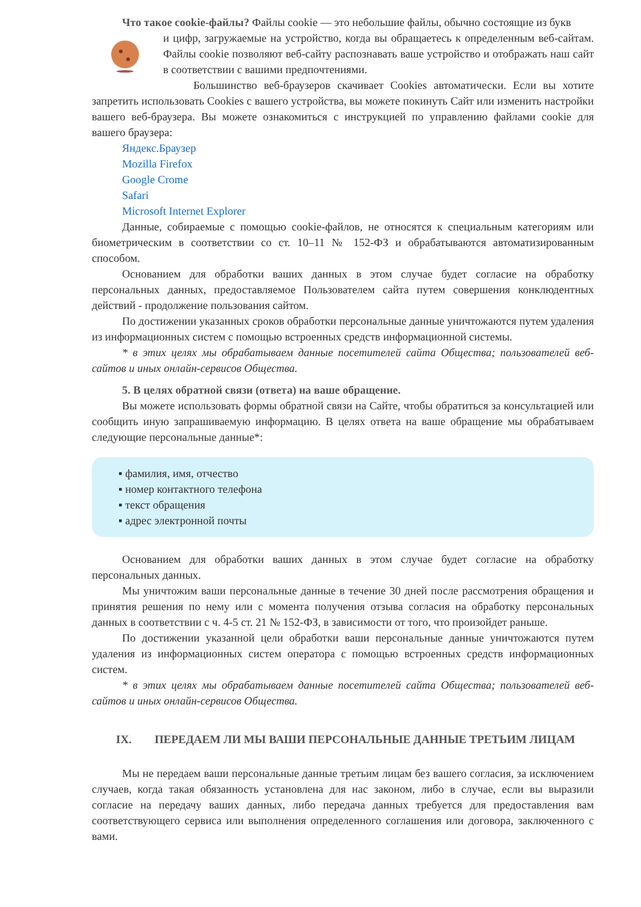Что такое cookie-файлы? Файлы cookie — это небольшие файлы, обычно состоящие из букв
и цифр, загружаемые на устройство, когда вы обращаетесь к определенным веб-сайтам. Файлы cookie позволяют веб-сайту распознавать ваше устройство и отображать наш сайт в соответствии с вашими предпочтениями.
Большинство веб-браузеров скачивает Cookies автоматически. Если вы хотите запретить использовать Cookies с вашего устройства, вы можете покинуть Сайт или изменить настройки вашего веб-браузера. Вы можете ознакомиться с инструкцией по управлению файлами cookie для вашего браузера:
Яндекс.Браузер
Mozilla Firefox
Google Crome
Safari
Microsoft Internet Explorer
Данные, собираемые с помощью cookie-файлов, не относятся к специальным категориям или биометрическим в соответствии со ст. 10–11 № 152-ФЗ и обрабатываются автоматизированным способом.
Основанием для обработки ваших данных в этом случае будет согласие на обработку персональных данных, предоставляемое Пользователем сайта путем совершения конклюдентных действий - продолжение пользования сайтом.
По достижении указанных сроков обработки персональные данные уничтожаются путем удаления из информационных систем с помощью встроенных средств информационной системы.
* в этих целях мы обрабатываем данные посетителей сайта Общества; пользователей веб-сайтов и иных онлайн-сервисов Общества.
5. В целях обратной связи (ответа) на ваше обращение.
Вы можете использовать формы обратной связи на Сайте, чтобы обратиться за консультацией или сообщить иную запрашиваемую информацию. В целях ответа на ваше обращение мы обрабатываем следующие персональные данные*:
▪ фамилия, имя, отчество
▪ номер контактного телефона
▪ текст обращения
▪ адрес электронной почты
Основанием для обработки ваших данных в этом случае будет согласие на обработку персональных данных.
Мы уничтожим ваши персональные данные в течение 30 дней после рассмотрения обращения и принятия решения по нему или с момента получения отзыва согласия на обработку персональных данных в соответствии с ч. 4-5 ст. 21 № 152-ФЗ, в зависимости от того, что произойдет раньше.
По достижении указанной цели обработки ваши персональные данные уничтожаются путем удаления из информационных систем оператора с помощью встроенных средств информационных систем.
* в этих целях мы обрабатываем данные посетителей сайта Общества; пользователей веб-сайтов и иных онлайн-сервисов Общества.
IX. ПЕРЕДАЕМ ЛИ МЫ ВАШИ ПЕРСОНАЛЬНЫЕ ДАННЫЕ ТРЕТЬИМ ЛИЦАМ
Мы не передаем ваши персональные данные третьим лицам без вашего согласия, за исключением случаев, когда такая обязанность установлена для нас законом, либо в случае, если вы выразили согласие на передачу ваших данных, либо передача данных требуется для предоставления вам соответствующего сервиса или выполнения определенного соглашения или договора, заключенного с вами.